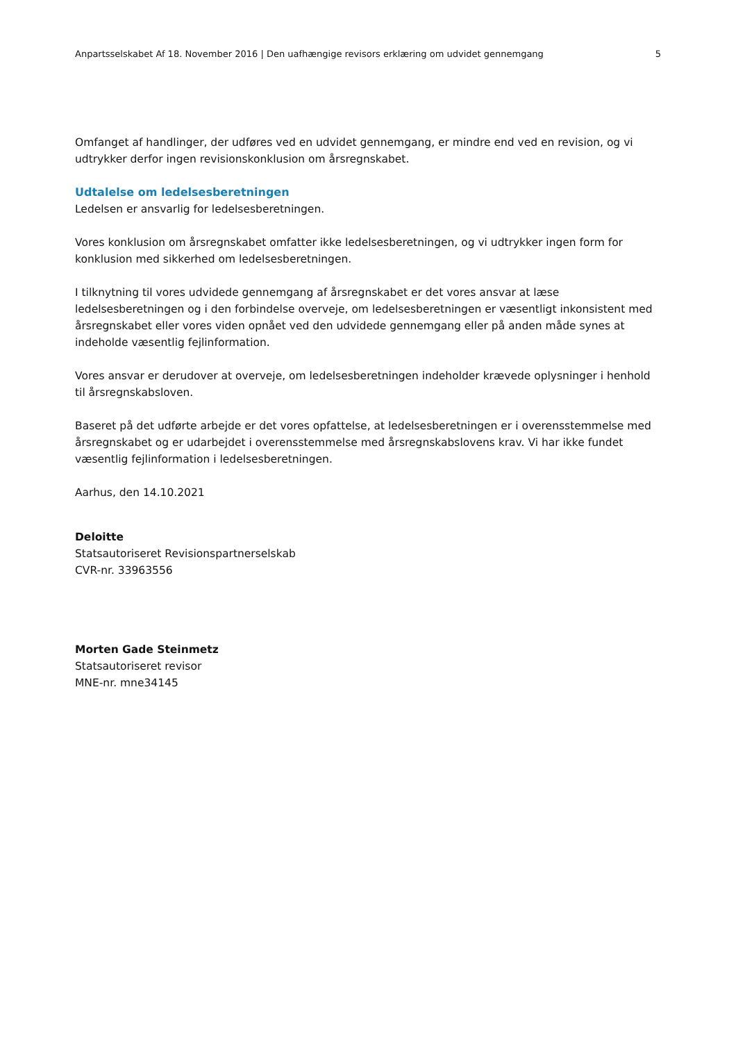Anpartsselskabet Af 18. November 2016 | Den uafhængige revisors erklæring om udvidet gennemgang 5
Omfanget af handlinger, der udføres ved en udvidet gennemgang, er mindre end ved en revision, og vi udtrykker derfor ingen revisionskonklusion om årsregnskabet.
Udtalelse om ledelsesberetningen
Ledelsen er ansvarlig for ledelsesberetningen.
Vores konklusion om årsregnskabet omfatter ikke ledelsesberetningen, og vi udtrykker ingen form for konklusion med sikkerhed om ledelsesberetningen.
I tilknytning til vores udvidede gennemgang af årsregnskabet er det vores ansvar at læse ledelsesberetningen og i den forbindelse overveje, om ledelsesberetningen er væsentligt inkonsistent med årsregnskabet eller vores viden opnået ved den udvidede gennemgang eller på anden måde synes at indeholde væsentlig fejlinformation.
Vores ansvar er derudover at overveje, om ledelsesberetningen indeholder krævede oplysninger i henhold til årsregnskabsloven.
Baseret på det udførte arbejde er det vores opfattelse, at ledelsesberetningen er i overensstemmelse med årsregnskabet og er udarbejdet i overensstemmelse med årsregnskabslovens krav. Vi har ikke fundet væsentlig fejlinformation i ledelsesberetningen.
Aarhus, den 14.10.2021
Deloitte
Statsautoriseret Revisionspartnerselskab
CVR-nr. 33963556
Morten Gade Steinmetz
Statsautoriseret revisor
MNE-nr. mne34145